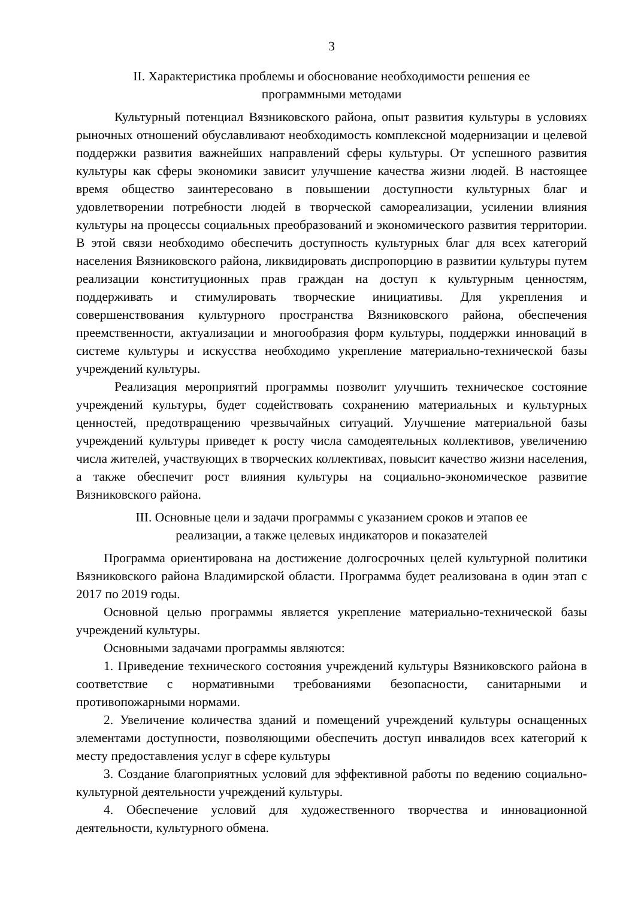3
II. Характеристика проблемы и обоснование необходимости решения ее
программными методами
Культурный потенциал Вязниковского района, опыт развития культуры в условиях рыночных отношений обуславливают необходимость комплексной модернизации и целевой поддержки развития важнейших направлений сферы культуры. От успешного развития культуры как сферы экономики зависит улучшение качества жизни людей. В настоящее время общество заинтересовано в повышении доступности культурных благ и удовлетворении потребности людей в творческой самореализации, усилении влияния культуры на процессы социальных преобразований и экономического развития территории. В этой связи необходимо обеспечить доступность культурных благ для всех категорий населения Вязниковского района, ликвидировать диспропорцию в развитии культуры путем реализации конституционных прав граждан на доступ к культурным ценностям, поддерживать и стимулировать творческие инициативы. Для укрепления и совершенствования культурного пространства Вязниковского района, обеспечения преемственности, актуализации и многообразия форм культуры, поддержки инноваций в системе культуры и искусства необходимо укрепление материально-технической базы учреждений культуры.
Реализация мероприятий программы позволит улучшить техническое состояние учреждений культуры, будет содействовать сохранению материальных и культурных ценностей, предотвращению чрезвычайных ситуаций. Улучшение материальной базы учреждений культуры приведет к росту числа самодеятельных коллективов, увеличению числа жителей, участвующих в творческих коллективах, повысит качество жизни населения, а также обеспечит рост влияния культуры на социально-экономическое развитие Вязниковского района.
III. Основные цели и задачи программы с указанием сроков и этапов ее
реализации, а также целевых индикаторов и показателей
Программа ориентирована на достижение долгосрочных целей культурной политики Вязниковского района Владимирской области. Программа будет реализована в один этап с 2017 по 2019 годы.
Основной целью программы является укрепление материально-технической базы учреждений культуры.
Основными задачами программы являются:
1. Приведение технического состояния учреждений культуры Вязниковского района в соответствие с нормативными требованиями безопасности, санитарными и противопожарными нормами.
2. Увеличение количества зданий и помещений учреждений культуры оснащенных элементами доступности, позволяющими обеспечить доступ инвалидов всех категорий к месту предоставления услуг в сфере культуры
3. Создание благоприятных условий для эффективной работы по ведению социально-культурной деятельности учреждений культуры.
4. Обеспечение условий для художественного творчества и инновационной деятельности, культурного обмена.